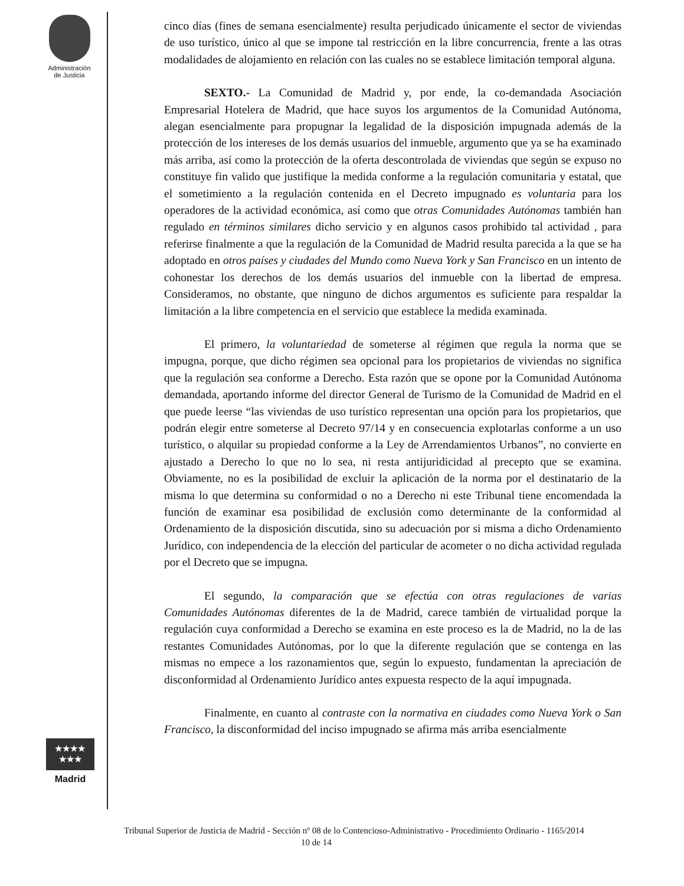Administración
de Justicia
★★★★
★★★
Madrid
cinco días (fines de semana esencialmente) resulta perjudicado únicamente el sector de viviendas de uso turístico, único al que se impone tal restricción en la libre concurrencia, frente a las otras modalidades de alojamiento en relación con las cuales no se establece limitación temporal alguna.
SEXTO.- La Comunidad de Madrid y, por ende, la co-demandada Asociación Empresarial Hotelera de Madrid, que hace suyos los argumentos de la Comunidad Autónoma, alegan esencialmente para propugnar la legalidad de la disposición impugnada además de la protección de los intereses de los demás usuarios del inmueble, argumento que ya se ha examinado más arriba, así como la protección de la oferta descontrolada de viviendas que según se expuso no constituye fin valido que justifique la medida conforme a la regulación comunitaria y estatal, que el sometimiento a la regulación contenida en el Decreto impugnado es voluntaria para los operadores de la actividad económica, así como que otras Comunidades Autónomas también han regulado en términos similares dicho servicio y en algunos casos prohibido tal actividad , para referirse finalmente a que la regulación de la Comunidad de Madrid resulta parecida a la que se ha adoptado en otros países y ciudades del Mundo como Nueva York y San Francisco en un intento de cohonestar los derechos de los demás usuarios del inmueble con la libertad de empresa. Consideramos, no obstante, que ninguno de dichos argumentos es suficiente para respaldar la limitación a la libre competencia en el servicio que establece la medida examinada.
El primero, la voluntariedad de someterse al régimen que regula la norma que se impugna, porque, que dicho régimen sea opcional para los propietarios de viviendas no significa que la regulación sea conforme a Derecho. Esta razón que se opone por la Comunidad Autónoma demandada, aportando informe del director General de Turismo de la Comunidad de Madrid en el que puede leerse “las viviendas de uso turístico representan una opción para los propietarios, que podrán elegir entre someterse al Decreto 97/14 y en consecuencia explotarlas conforme a un uso turístico, o alquilar su propiedad conforme a la Ley de Arrendamientos Urbanos”, no convierte en ajustado a Derecho lo que no lo sea, ni resta antijuridicidad al precepto que se examina. Obviamente, no es la posibilidad de excluir la aplicación de la norma por el destinatario de la misma lo que determina su conformidad o no a Derecho ni este Tribunal tiene encomendada la función de examinar esa posibilidad de exclusión como determinante de la conformidad al Ordenamiento de la disposición discutida, sino su adecuación por si misma a dicho Ordenamiento Jurídico, con independencia de la elección del particular de acometer o no dicha actividad regulada por el Decreto que se impugna.
El segundo, la comparación que se efectúa con otras regulaciones de varias Comunidades Autónomas diferentes de la de Madrid, carece también de virtualidad porque la regulación cuya conformidad a Derecho se examina en este proceso es la de Madrid, no la de las restantes Comunidades Autónomas, por lo que la diferente regulación que se contenga en las mismas no empece a los razonamientos que, según lo expuesto, fundamentan la apreciación de disconformidad al Ordenamiento Jurídico antes expuesta respecto de la aquí impugnada.
Finalmente, en cuanto al contraste con la normativa en ciudades como Nueva York o San Francisco, la disconformidad del inciso impugnado se afirma más arriba esencialmente
Tribunal Superior de Justicia de Madrid - Sección nº 08 de lo Contencioso-Administrativo - Procedimiento Ordinario - 1165/2014 10 de 14